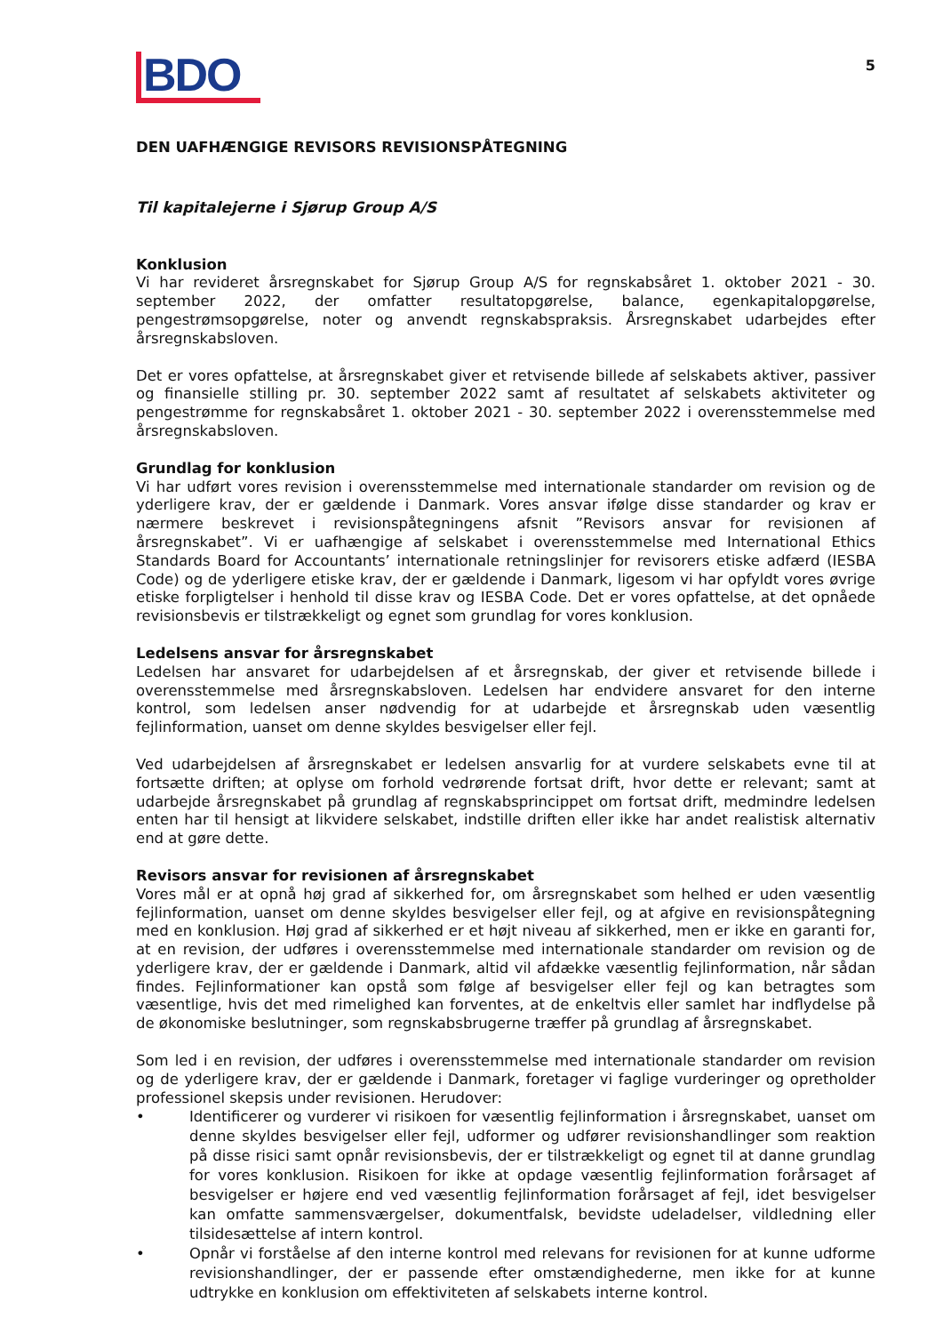BDO
5
DEN UAFHÆNGIGE REVISORS REVISIONSPÅTEGNING
Til kapitalejerne i Sjørup Group A/S
Konklusion
Vi har revideret årsregnskabet for Sjørup Group A/S for regnskabsåret 1. oktober 2021 - 30. september 2022, der omfatter resultatopgørelse, balance, egenkapitalopgørelse, pengestrømsopgørelse, noter og anvendt regnskabspraksis. Årsregnskabet udarbejdes efter årsregnskabsloven.
Det er vores opfattelse, at årsregnskabet giver et retvisende billede af selskabets aktiver, passiver og finansielle stilling pr. 30. september 2022 samt af resultatet af selskabets aktiviteter og pengestrømme for regnskabsåret 1. oktober 2021 - 30. september 2022 i overensstemmelse med årsregnskabsloven.
Grundlag for konklusion
Vi har udført vores revision i overensstemmelse med internationale standarder om revision og de yderligere krav, der er gældende i Danmark. Vores ansvar ifølge disse standarder og krav er nærmere beskrevet i revisionspåtegningens afsnit ”Revisors ansvar for revisionen af årsregnskabet”. Vi er uafhængige af selskabet i overensstemmelse med International Ethics Standards Board for Accountants’ internationale retningslinjer for revisorers etiske adfærd (IESBA Code) og de yderligere etiske krav, der er gældende i Danmark, ligesom vi har opfyldt vores øvrige etiske forpligtelser i henhold til disse krav og IESBA Code. Det er vores opfattelse, at det opnåede revisionsbevis er tilstrækkeligt og egnet som grundlag for vores konklusion.
Ledelsens ansvar for årsregnskabet
Ledelsen har ansvaret for udarbejdelsen af et årsregnskab, der giver et retvisende billede i overensstemmelse med årsregnskabsloven. Ledelsen har endvidere ansvaret for den interne kontrol, som ledelsen anser nødvendig for at udarbejde et årsregnskab uden væsentlig fejlinformation, uanset om denne skyldes besvigelser eller fejl.
Ved udarbejdelsen af årsregnskabet er ledelsen ansvarlig for at vurdere selskabets evne til at fortsætte driften; at oplyse om forhold vedrørende fortsat drift, hvor dette er relevant; samt at udarbejde årsregnskabet på grundlag af regnskabsprincippet om fortsat drift, medmindre ledelsen enten har til hensigt at likvidere selskabet, indstille driften eller ikke har andet realistisk alternativ end at gøre dette.
Revisors ansvar for revisionen af årsregnskabet
Vores mål er at opnå høj grad af sikkerhed for, om årsregnskabet som helhed er uden væsentlig fejlinformation, uanset om denne skyldes besvigelser eller fejl, og at afgive en revisionspåtegning med en konklusion. Høj grad af sikkerhed er et højt niveau af sikkerhed, men er ikke en garanti for, at en revision, der udføres i overensstemmelse med internationale standarder om revision og de yderligere krav, der er gældende i Danmark, altid vil afdække væsentlig fejlinformation, når sådan findes. Fejlinformationer kan opstå som følge af besvigelser eller fejl og kan betragtes som væsentlige, hvis det med rimelighed kan forventes, at de enkeltvis eller samlet har indflydelse på de økonomiske beslutninger, som regnskabsbrugerne træffer på grundlag af årsregnskabet.
Som led i en revision, der udføres i overensstemmelse med internationale standarder om revision og de yderligere krav, der er gældende i Danmark, foretager vi faglige vurderinger og opretholder professionel skepsis under revisionen. Herudover:
• Identificerer og vurderer vi risikoen for væsentlig fejlinformation i årsregnskabet, uanset om denne skyldes besvigelser eller fejl, udformer og udfører revisionshandlinger som reaktion på disse risici samt opnår revisionsbevis, der er tilstrækkeligt og egnet til at danne grundlag for vores konklusion. Risikoen for ikke at opdage væsentlig fejlinformation forårsaget af besvigelser er højere end ved væsentlig fejlinformation forårsaget af fejl, idet besvigelser kan omfatte sammensværgelser, dokumentfalsk, bevidste udeladelser, vildledning eller tilsidesættelse af intern kontrol.
• Opnår vi forståelse af den interne kontrol med relevans for revisionen for at kunne udforme revisionshandlinger, der er passende efter omstændighederne, men ikke for at kunne udtrykke en konklusion om effektiviteten af selskabets interne kontrol.